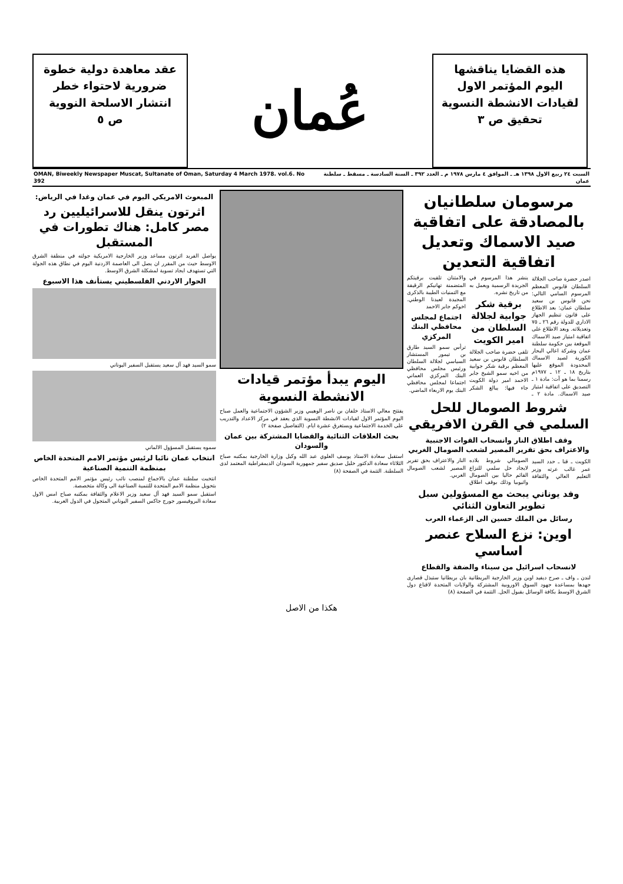هذه القضايا يناقشها اليوم المؤتمر الاول لقيادات الانشطة النسوية
تحقيق ص ٣
عُمان
عقد معاهدة دولية خطوة ضرورية لاحتواء خطر انتشار الاسلحة النووية
ص ٥
السبت ٢٤ ربيع الاول ١٣٩٨ هـ ـ الموافق ٤ مارس ١٩٧٨ م ـ العدد ٣٩٢ ـ السنة السادسة ـ مسقط ـ سلطنة عمان OMAN, Biweekly Newspaper Muscat, Sultanate of Oman, Saturday 4 March 1978. vol.6. No 392
مرسومان سلطانيان بالمصادقة على اتفاقية صيد الاسماك وتعديل اتفاقية التعدين
اصدر حضرة صاحب الجلالة السلطان قابوس المعظم المرسوم السامي التالي: نحن قابوس بن سعيد سلطان عمان: بعد الاطلاع على قانون تنظيم الجهاز الاداري للدولة رقم ٢٦ ـ ٧٥ وتعديلاته. وبعد الاطلاع على اتفاقية امتياز صيد الاسماك الموقعة بين حكومة سلطنة عمان وشركة اعالي البحار الكورية لصيد الاسماك المحدودة الموقع عليها بتاريخ ١٨ ـ ١٢ ـ ١٩٧٧م رسمنا بما هو آت: مادة ١ ـ التصديق على اتفاقية امتياز صيد الاسماك. مادة ٢ ـ ينشر هذا المرسوم في الجريدة الرسمية ويعمل به من تاريخ نشره.
برقية شكر جوابية لجلالة السلطان من امير الكويت
تلقى حضرة صاحب الجلالة السلطان قابوس بن سعيد المعظم برقية شكر جوابية من اخيه سمو الشيخ جابر الاحمد امير دولة الكويت جاء فيها: يبالغ الشكر والامتنان تلقيت برقيتكم المتضمنة تهانيكم الرقيقة مع التمنيات الطيبة بالذكرى المجيدة لعيدنا الوطني. اخوكم جابر الاحمد
اجتماع لمجلس محافظي البنك المركزي
ترأس سمو السيد طارق بن تيمور المستشار السياسي لجلالة السلطان ورئيس مجلس محافظي البنك المركزي العماني اجتماعا لمجلس محافظي البنك يوم الاربعاء الماضي.
شروط الصومال للحل السلمي في القرن الافريقي
وقف اطلاق النار وانسحاب القوات الاجنبية والاعتراف بحق تقرير المصير لشعب الصومال الغربي
الكويت ـ قنا ـ حدد السيد عمر غالب عرته وزير التعليم العالي والثقافة الصومالي شروط بلاده لايجاد حل سلمي للنزاع القائم حاليا بين الصومال واثيوبيا وذلك بوقف اطلاق النار والاعتراف بحق تقرير المصير لشعب الصومال الغربي.
وفد يوناني يبحث مع المسؤولين سبل تطوير التعاون الثنائي
رسائل من الملك حسين الى الزعماء العرب
اوين: نزع السلاح عنصر اساسي
لانسحاب اسرائيل من سيناء والضفة والقطاع
لندن ـ واف ـ صرح ديفيد اوين وزير الخارجية البريطانية بان بريطانيا ستبذل قصارى جهدها بمساعدة جهود السوق الاوروبية المشتركة والولايات المتحدة لاقناع دول الشرق الاوسط بكافة الوسائل بقبول الحل. التتمة في الصفحة (٨)
اليوم يبدأ مؤتمر قيادات الانشطة النسوية
يفتتح معالي الاستاذ خلفان بن ناصر الوهيبي وزير الشؤون الاجتماعية والعمل صباح اليوم المؤتمر الاول لقيادات الانشطة النسوية الذي يعقد في مركز الاعداد والتدريب على الخدمة الاجتماعية ويستغرق عشرة ايام. (التفاصيل صفحة ٢)
بحث العلاقات الثنائية والقضايا المشتركة بين عمان والسودان
استقبل سعادة الاستاذ يوسف العلوي عبد الله وكيل وزارة الخارجية بمكتبه صباح الثلاثاء سعادة الدكتور خليل صديق سفير جمهورية السودان الديمقراطية المعتمد لدى السلطنة. التتمة في الصفحة (٨)
المبعوث الامريكي اليوم في عمان وغدا في الرياض:
اثرتون ينقل للاسرائيليين رد مصر كامل: هناك تطورات في المستقبل
يواصل الفريد اثرتون مساعد وزير الخارجية الامريكية جولته في منطقة الشرق الاوسط حيث من المقرر ان يصل الى العاصمة الاردنية اليوم في نطاق هذه الجولة التي تستهدف ايجاد تسوية لمشكلة الشرق الاوسط.
الحوار الاردني الفلسطيني يستأنف هذا الاسبوع
سمو السيد فهد آل سعيد يستقبل السفير اليوناني
سموه يستقبل المسؤول الالماني
انتخاب عمان نائبا لرئيس مؤتمر الامم المتحدة الخاص بمنظمة التنمية الصناعية
انتخبت سلطنة عمان بالاجماع لمنصب نائب رئيس مؤتمر الامم المتحدة الخاص بتحويل منظمة الامم المتحدة للتنمية الصناعية الى وكالة متخصصة.
استقبل سمو السيد فهد آل سعيد وزير الاعلام والثقافة بمكتبه صباح امس الاول سعادة البروفيسور جورج جاكس السفير اليوناني المتجول في الدول العربية.
هكذا من الاصل